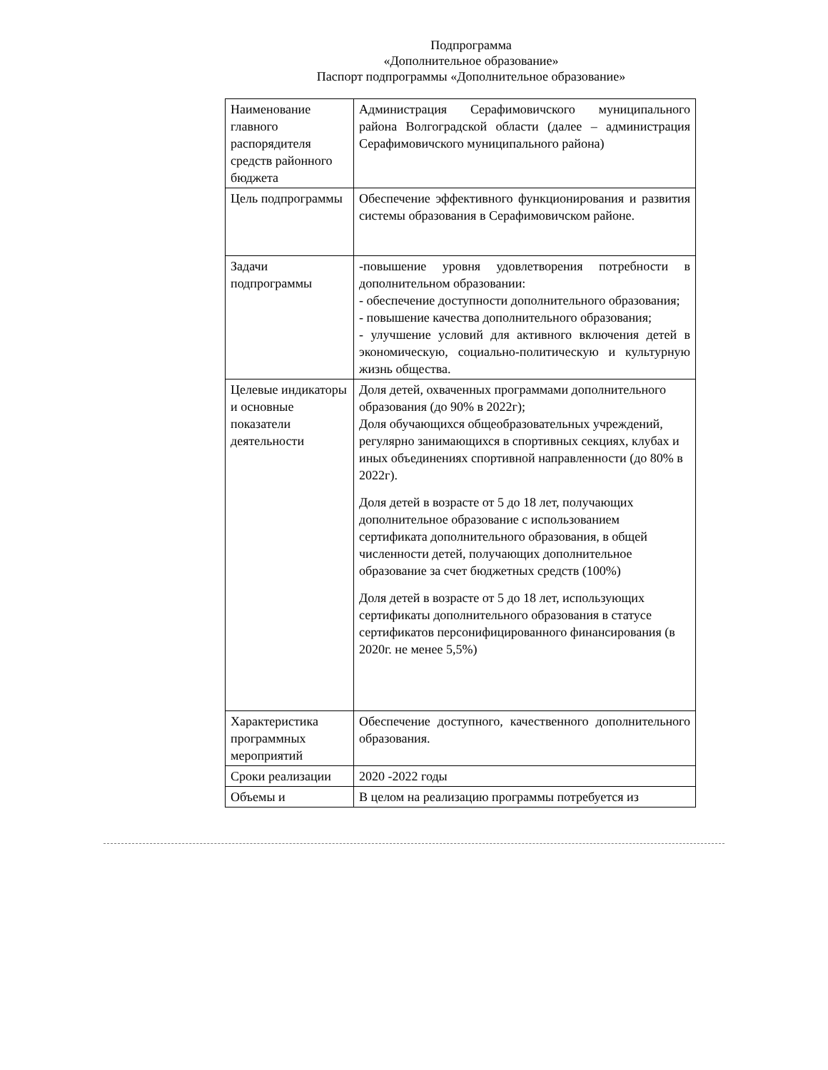Подпрограмма
«Дополнительное образование»
Паспорт подпрограммы «Дополнительное образование»
| Наименование главного распорядителя средств районного бюджета | Администрация Серафимовичского муниципального района Волгоградской области (далее – администрация Серафимовичского муниципального района) |
| Цель подпрограммы | Обеспечение эффективного функционирования и развития системы образования в Серафимовичском районе. |
| Задачи подпрограммы | -повышение уровня удовлетворения потребности в дополнительном образовании: - обеспечение доступности дополнительного образования; - повышение качества дополнительного образования; - улучшение условий для активного включения детей в экономическую, социально-политическую и культурную жизнь общества. |
| Целевые индикаторы и основные показатели деятельности | Доля детей, охваченных программами дополнительного образования (до 90% в 2022г); Доля обучающихся общеобразовательных учреждений, регулярно занимающихся в спортивных секциях, клубах и иных объединениях спортивной направленности (до 80% в 2022г). Доля детей в возрасте от 5 до 18 лет, получающих дополнительное образование с использованием сертификата дополнительного образования, в общей численности детей, получающих дополнительное образование за счет бюджетных средств (100%) Доля детей в возрасте от 5 до 18 лет, использующих сертификаты дополнительного образования в статусе сертификатов персонифицированного финансирования (в 2020г. не менее 5,5%) |
| Характеристика программных мероприятий | Обеспечение доступного, качественного дополнительного образования. |
| Сроки реализации | 2020 -2022 годы |
| Объемы и | В целом на реализацию программы потребуется из |